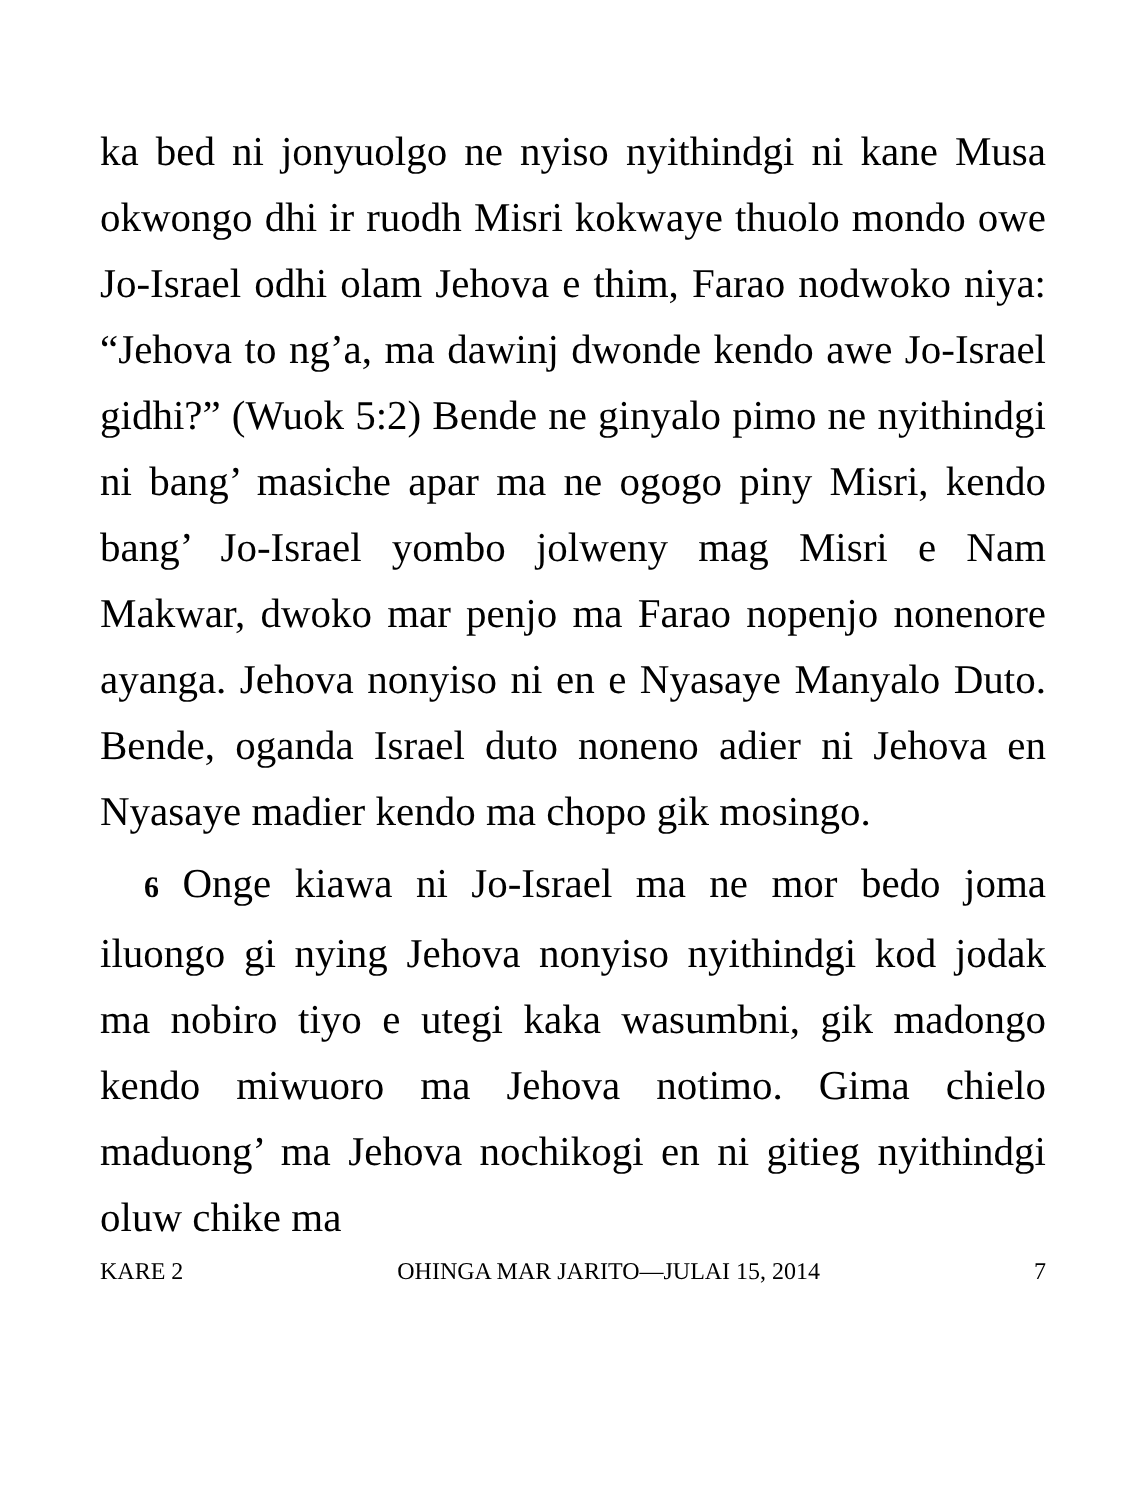ka bed ni jonyuolgo ne nyiso nyithindgi ni kane Musa okwongo dhi ir ruodh Misri kokwaye thuolo mondo owe Jo-Israel odhi olam Jehova e thim, Farao nodwoko niya: “Jehova to ng’a, ma dawinj dwonde kendo awe Jo-Israel gidhi?” (Wuok 5:2) Bende ne ginyalo pimo ne nyithindgi ni bang’ masiche apar ma ne ogogo piny Misri, kendo bang’ Jo-Israel yombo jolweny mag Misri e Nam Makwar, dwoko mar penjo ma Farao nopenjo nonenore ayanga. Jehova nonyiso ni en e Nyasaye Manyalo Duto. Bende, oganda Israel duto noneno adier ni Jehova en Nyasaye madier kendo ma chopo gik mosingo.
6 Onge kiawa ni Jo-Israel ma ne mor bedo joma iluongo gi nying Jehova nonyiso nyithindgi kod jodak ma nobiro tiyo e utegi kaka wasumbni, gik madongo kendo miwuoro ma Jehova notimo. Gima chielo maduong’ ma Jehova nochikogi en ni gitieg nyithindgi oluw chike ma
KARE 2 OHINGA MAR JARITO—JULAI 15, 2014 7